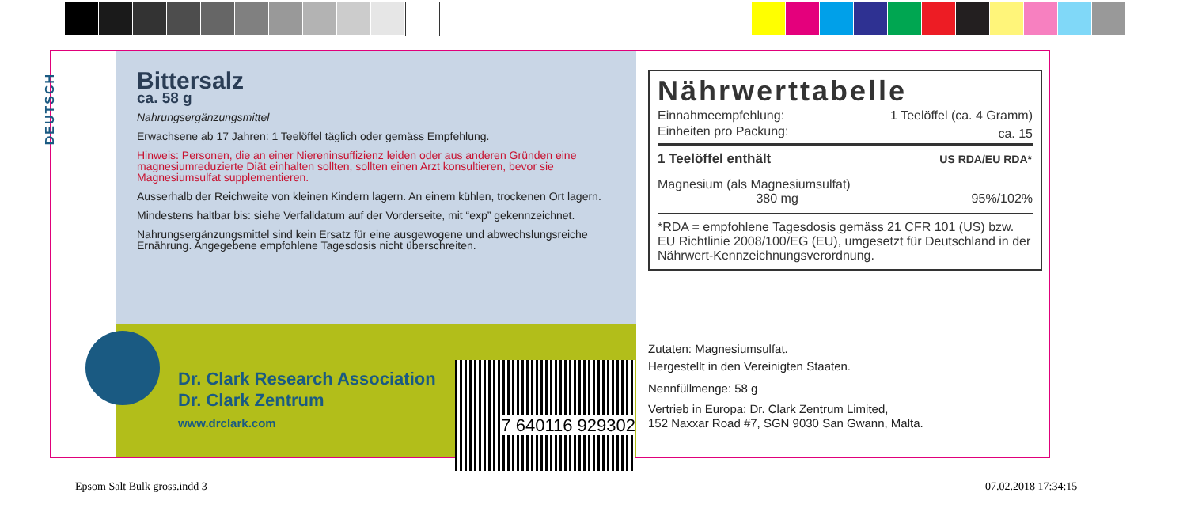DEUTSCH
Bittersalz
ca. 58 g
Nahrungsergänzungsmittel
Erwachsene ab 17 Jahren: 1 Teelöffel täglich oder gemäss Empfehlung.
Hinweis: Personen, die an einer Niereninsuffizienz leiden oder aus anderen Gründen eine magnesiumreduzierte Diät einhalten sollten, sollten einen Arzt konsultieren, bevor sie Magnesiumsulfat supplementieren.
Ausserhalb der Reichweite von kleinen Kindern lagern. An einem kühlen, trockenen Ort lagern.
Mindestens haltbar bis: siehe Verfalldatum auf der Vorderseite, mit “exp” gekennzeichnet.
Nahrungsergänzungsmittel sind kein Ersatz für eine ausgewogene und abwechslungsreiche Ernährung. Angegebene empfohlene Tagesdosis nicht überschreiten.
Dr. Clark Research Association
Dr. Clark Zentrum
www.drclark.com
7 640116 929302
Nährwerttabelle
| Einnahmeempfehlung: | 1 Teelöffel (ca. 4 Gramm) |
| Einheiten pro Packung: | ca. 15 |
| 1 Teelöffel enthält | US RDA/EU RDA* |
| Magnesium (als Magnesiumsulfat) 380 mg | 95%/102% |
*RDA = empfohlene Tagesdosis gemäss 21 CFR 101 (US) bzw. EU Richtlinie 2008/100/EG (EU), umgesetzt für Deutschland in der Nährwert-Kennzeichnungsverordnung.
Zutaten: Magnesiumsulfat.
Hergestellt in den Vereinigten Staaten.
Nennfüllmenge: 58 g
Vertrieb in Europa: Dr. Clark Zentrum Limited,
152 Naxxar Road #7, SGN 9030 San Gwann, Malta.
Epsom Salt Bulk gross.indd 3 07.02.2018 17:34:15